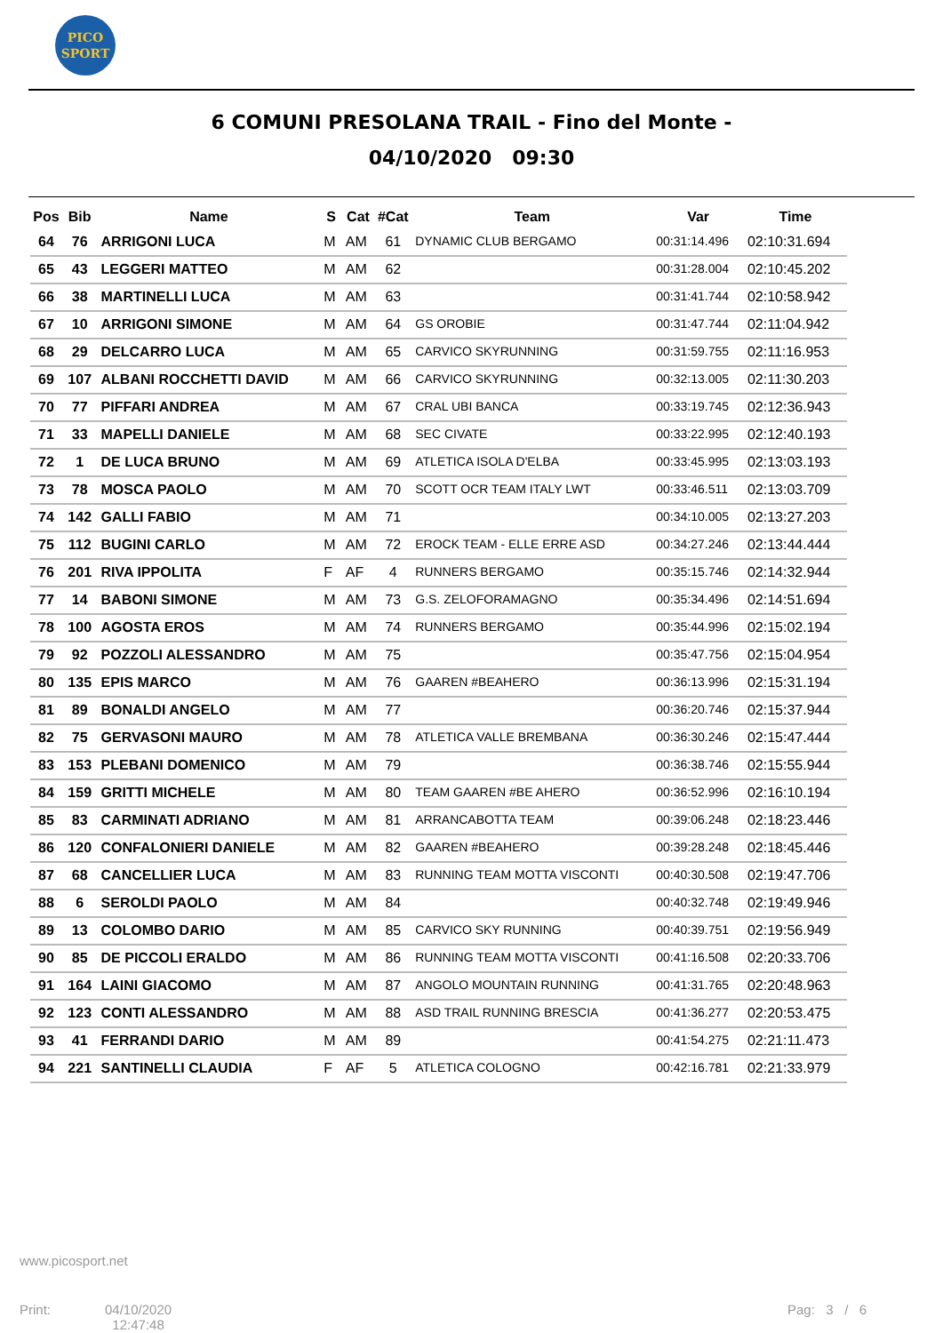PICO
SPORT
6 COMUNI PRESOLANA TRAIL - Fino del Monte -
04/10/2020 09:30
| Pos | Bib | Name | S | Cat | #Cat | Team | Var | Time |
| --- | --- | --- | --- | --- | --- | --- | --- | --- |
| 64 | 76 | ARRIGONI LUCA | M | AM | 61 | DYNAMIC CLUB BERGAMO | 00:31:14.496 | 02:10:31.694 |
| 65 | 43 | LEGGERI MATTEO | M | AM | 62 | | 00:31:28.004 | 02:10:45.202 |
| 66 | 38 | MARTINELLI LUCA | M | AM | 63 | | 00:31:41.744 | 02:10:58.942 |
| 67 | 10 | ARRIGONI SIMONE | M | AM | 64 | GS OROBIE | 00:31:47.744 | 02:11:04.942 |
| 68 | 29 | DELCARRO LUCA | M | AM | 65 | CARVICO SKYRUNNING | 00:31:59.755 | 02:11:16.953 |
| 69 | 107 | ALBANI ROCCHETTI DAVID | M | AM | 66 | CARVICO SKYRUNNING | 00:32:13.005 | 02:11:30.203 |
| 70 | 77 | PIFFARI ANDREA | M | AM | 67 | CRAL UBI BANCA | 00:33:19.745 | 02:12:36.943 |
| 71 | 33 | MAPELLI DANIELE | M | AM | 68 | SEC CIVATE | 00:33:22.995 | 02:12:40.193 |
| 72 | 1 | DE LUCA BRUNO | M | AM | 69 | ATLETICA ISOLA D'ELBA | 00:33:45.995 | 02:13:03.193 |
| 73 | 78 | MOSCA PAOLO | M | AM | 70 | SCOTT OCR TEAM ITALY LWT | 00:33:46.511 | 02:13:03.709 |
| 74 | 142 | GALLI FABIO | M | AM | 71 | | 00:34:10.005 | 02:13:27.203 |
| 75 | 112 | BUGINI CARLO | M | AM | 72 | EROCK TEAM - ELLE ERRE ASD | 00:34:27.246 | 02:13:44.444 |
| 76 | 201 | RIVA IPPOLITA | F | AF | 4 | RUNNERS BERGAMO | 00:35:15.746 | 02:14:32.944 |
| 77 | 14 | BABONI SIMONE | M | AM | 73 | G.S. ZELOFORAMAGNO | 00:35:34.496 | 02:14:51.694 |
| 78 | 100 | AGOSTA EROS | M | AM | 74 | RUNNERS BERGAMO | 00:35:44.996 | 02:15:02.194 |
| 79 | 92 | POZZOLI ALESSANDRO | M | AM | 75 | | 00:35:47.756 | 02:15:04.954 |
| 80 | 135 | EPIS MARCO | M | AM | 76 | GAAREN #BEAHERO | 00:36:13.996 | 02:15:31.194 |
| 81 | 89 | BONALDI ANGELO | M | AM | 77 | | 00:36:20.746 | 02:15:37.944 |
| 82 | 75 | GERVASONI MAURO | M | AM | 78 | ATLETICA VALLE BREMBANA | 00:36:30.246 | 02:15:47.444 |
| 83 | 153 | PLEBANI DOMENICO | M | AM | 79 | | 00:36:38.746 | 02:15:55.944 |
| 84 | 159 | GRITTI MICHELE | M | AM | 80 | TEAM GAAREN #BE AHERO | 00:36:52.996 | 02:16:10.194 |
| 85 | 83 | CARMINATI ADRIANO | M | AM | 81 | ARRANCABOTTA TEAM | 00:39:06.248 | 02:18:23.446 |
| 86 | 120 | CONFALONIERI DANIELE | M | AM | 82 | GAAREN #BEAHERO | 00:39:28.248 | 02:18:45.446 |
| 87 | 68 | CANCELLIER LUCA | M | AM | 83 | RUNNING TEAM MOTTA VISCONTI | 00:40:30.508 | 02:19:47.706 |
| 88 | 6 | SEROLDI PAOLO | M | AM | 84 | | 00:40:32.748 | 02:19:49.946 |
| 89 | 13 | COLOMBO DARIO | M | AM | 85 | CARVICO SKY RUNNING | 00:40:39.751 | 02:19:56.949 |
| 90 | 85 | DE PICCOLI ERALDO | M | AM | 86 | RUNNING TEAM MOTTA VISCONTI | 00:41:16.508 | 02:20:33.706 |
| 91 | 164 | LAINI GIACOMO | M | AM | 87 | ANGOLO MOUNTAIN RUNNING | 00:41:31.765 | 02:20:48.963 |
| 92 | 123 | CONTI ALESSANDRO | M | AM | 88 | ASD TRAIL RUNNING BRESCIA | 00:41:36.277 | 02:20:53.475 |
| 93 | 41 | FERRANDI DARIO | M | AM | 89 | | 00:41:54.275 | 02:21:11.473 |
| 94 | 221 | SANTINELLI CLAUDIA | F | AF | 5 | ATLETICA COLOGNO | 00:42:16.781 | 02:21:33.979 |
www.picosport.net
Print:
04/10/2020
12:47:48
Pag: 3 / 6